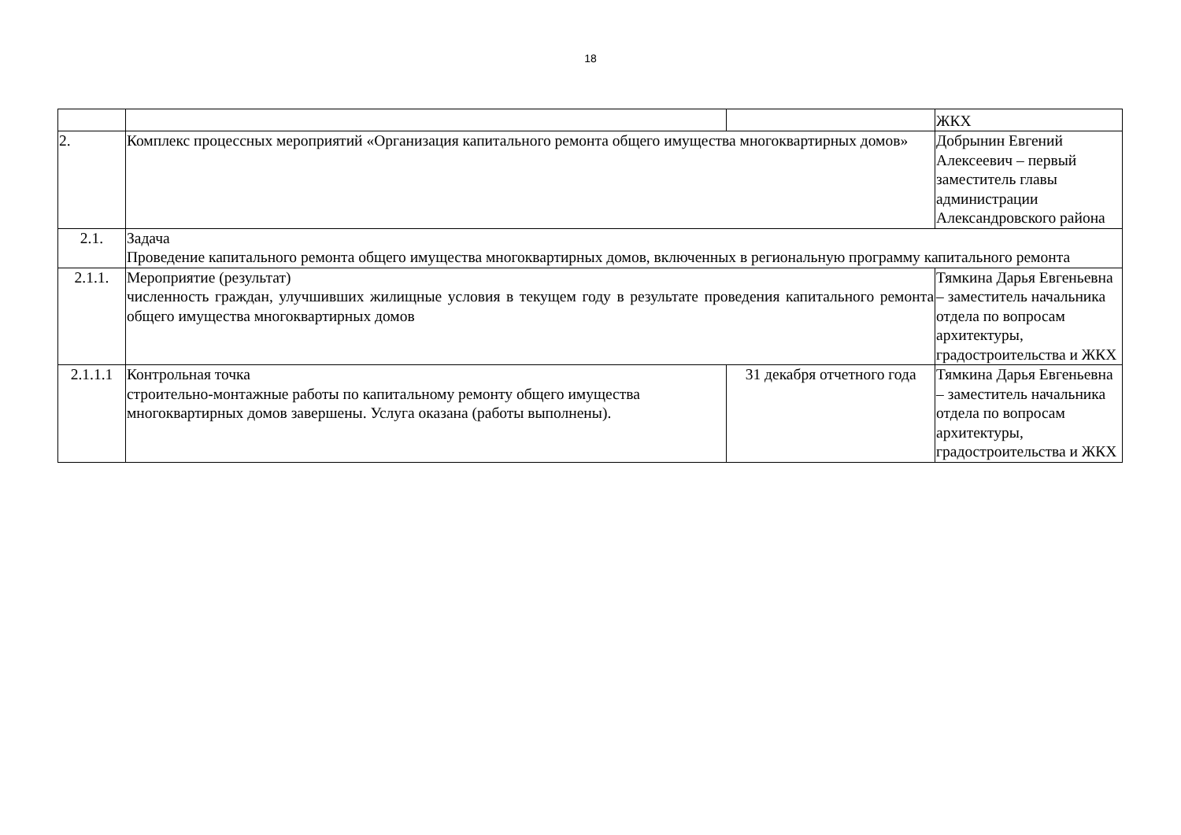18
| | | | ЖКХ |
| 2. | Комплекс процессных мероприятий «Организация капитального ремонта общего имущества многоквартирных домов» | | Добрынин Евгений Алексеевич – первый заместитель главы администрации Александровского района |
| 2.1. | Задача Проведение капитального ремонта общего имущества многоквартирных домов, включенных в региональную программу капитального ремонта | | |
| 2.1.1. | Мероприятие (результат) численность граждан, улучшивших жилищные условия в текущем году в результате проведения капитального ремонта общего имущества многоквартирных домов | | Тямкина Дарья Евгеньевна – заместитель начальника отдела по вопросам архитектуры, градостроительства и ЖКХ |
| 2.1.1.1 | Контрольная точка строительно-монтажные работы по капитальному ремонту общего имущества многоквартирных домов завершены. Услуга оказана (работы выполнены). | 31 декабря отчетного года | Тямкина Дарья Евгеньевна – заместитель начальника отдела по вопросам архитектуры, градостроительства и ЖКХ |